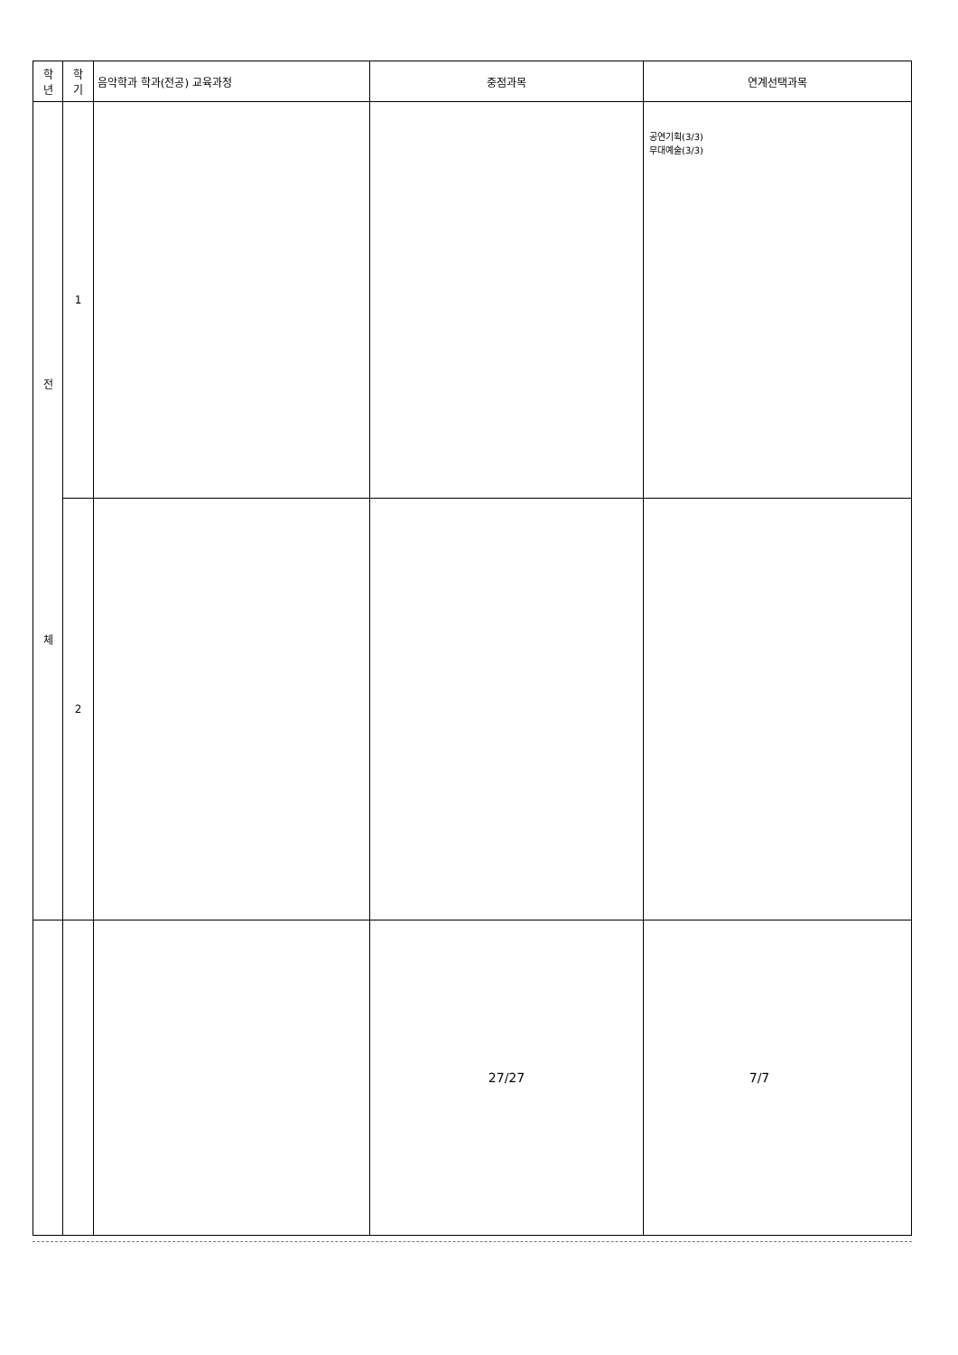| 학 년 | 학 기 | 음악학과 학과(전공) 교육과정 | 중점과목 | 연계선택과목 |
| --- | --- | --- | --- | --- |
| 전 체 | 1 | | | 공연기획(3/3) 무대예술(3/3) |
| | 2 | | | |
| | | | 27/27 | 7/7 |